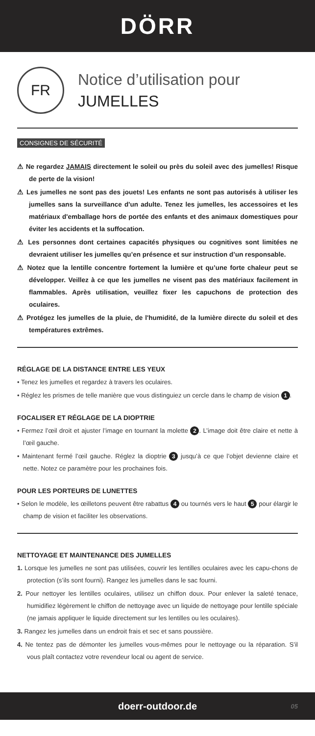DÖRR
FR
Notice d’utilisation pour
JUMELLES
CONSIGNES DE SÉCURITÉ
⚠ Ne regardez JAMAIS directement le soleil ou près du soleil avec des jumelles! Risque de perte de la vision!
⚠ Les jumelles ne sont pas des jouets! Les enfants ne sont pas autorisés à utiliser les jumelles sans la surveillance d'un adulte. Tenez les jumelles, les accessoires et les matériaux d'emballage hors de portée des enfants et des animaux domestiques pour éviter les accidents et la suffocation.
⚠ Les personnes dont certaines capacités physiques ou cognitives sont limitées ne devraient utiliser les jumelles qu’en présence et sur instruction d’un responsable.
⚠ Notez que la lentille concentre fortement la lumière et qu’une forte chaleur peut se développer. Veillez à ce que les jumelles ne visent pas des matériaux facilement in flammables. Après utilisation, veuillez fixer les capuchons de protection des oculaires.
⚠ Protégez les jumelles de la pluie, de l'humidité, de la lumière directe du soleil et des températures extrêmes.
RÉGLAGE DE LA DISTANCE ENTRE LES YEUX
• Tenez les jumelles et regardez à travers les oculaires.
• Réglez les prismes de telle manière que vous distinguiez un cercle dans le champ de vision 1.
FOCALISER ET RÉGLAGE DE LA DIOPTRIE
• Fermez l’œil droit et ajuster l’image en tournant la molette 2. L’image doit être claire et nette à l’œil gauche.
• Maintenant fermé l’œil gauche. Réglez la dioptrie 3 jusqu’à ce que l’objet devienne claire et nette. Notez ce paramètre pour les prochaines fois.
POUR LES PORTEURS DE LUNETTES
• Selon le modèle, les œilletons peuvent être rabattus 4 ou tournés vers le haut 5 pour élargir le champ de vision et faciliter les observations.
NETTOYAGE ET MAINTENANCE DES JUMELLES
1. Lorsque les jumelles ne sont pas utilisées, couvrir les lentilles oculaires avec les capu-chons de protection (s’ils sont fourni). Rangez les jumelles dans le sac fourni.
2. Pour nettoyer les lentilles oculaires, utilisez un chiffon doux. Pour enlever la saleté tenace, humidifiez légèrement le chiffon de nettoyage avec un liquide de nettoyage pour lentille spéciale (ne jamais appliquer le liquide directement sur les lentilles ou les oculaires).
3. Rangez les jumelles dans un endroit frais et sec et sans poussière.
4. Ne tentez pas de démonter les jumelles vous-mêmes pour le nettoyage ou la réparation. S’il vous plaît contactez votre revendeur local ou agent de service.
doerr-outdoor.de 05